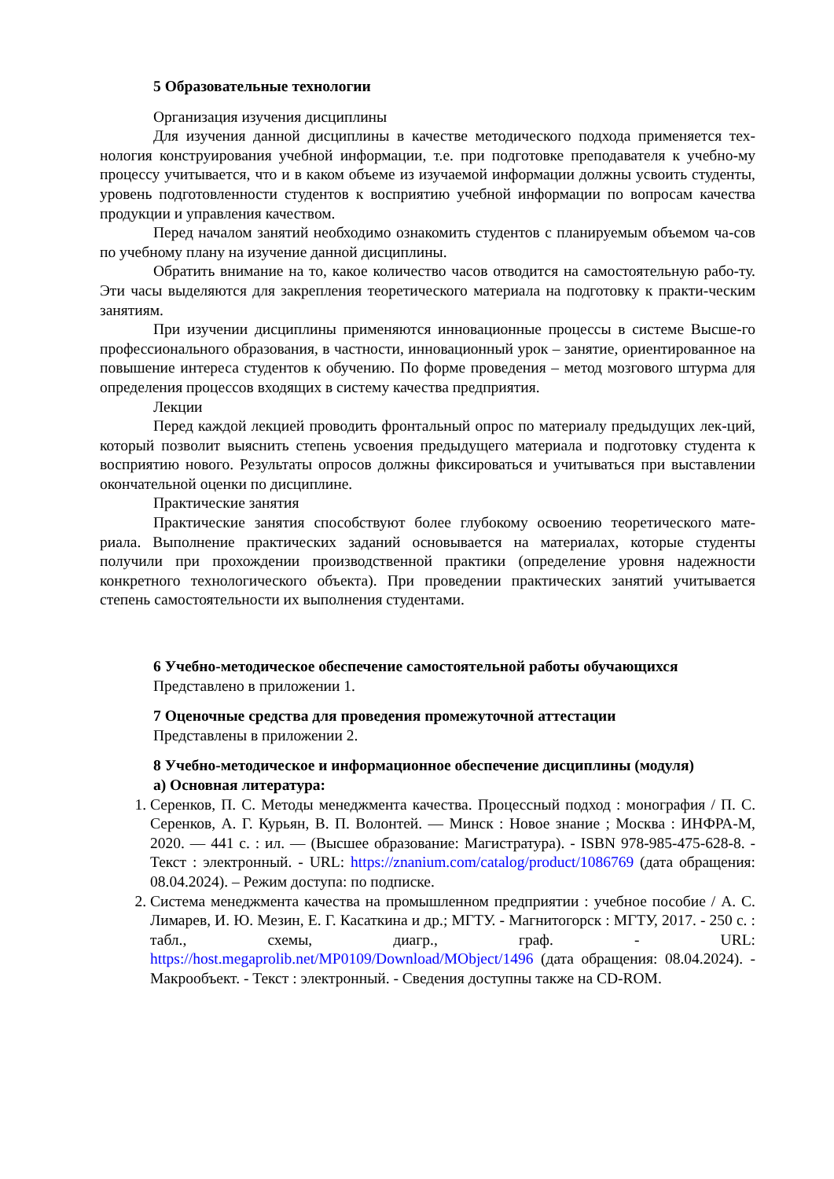5 Образовательные технологии
Организация изучения дисциплины
Для изучения данной дисциплины в качестве методического подхода применяется тех-нология конструирования учебной информации, т.е. при подготовке преподавателя к учебно-му процессу учитывается, что и в каком объеме из изучаемой информации должны усвоить студенты, уровень подготовленности студентов к восприятию учебной информации по вопросам качества продукции и управления качеством.
Перед началом занятий необходимо ознакомить студентов с планируемым объемом ча-сов по учебному плану на изучение данной дисциплины.
Обратить внимание на то, какое количество часов отводится на самостоятельную рабо-ту. Эти часы выделяются для закрепления теоретического материала на подготовку к практи-ческим занятиям.
При изучении дисциплины применяются инновационные процессы в системе Высше-го профессионального образования, в частности, инновационный урок – занятие, ориентированное на повышение интереса студентов к обучению. По форме проведения – метод мозгового штурма для определения процессов входящих в систему качества предприятия.
Лекции
Перед каждой лекцией проводить фронтальный опрос по материалу предыдущих лек-ций, который позволит выяснить степень усвоения предыдущего материала и подготовку студента к восприятию нового. Результаты опросов должны фиксироваться и учитываться при выставлении окончательной оценки по дисциплине.
Практические занятия
Практические занятия способствуют более глубокому освоению теоретического мате-риала. Выполнение практических заданий основывается на материалах, которые студенты получили при прохождении производственной практики (определение уровня надежности конкретного технологического объекта). При проведении практических занятий учитывается степень самостоятельности их выполнения студентами.
6 Учебно-методическое обеспечение самостоятельной работы обучающихся
Представлено в приложении 1.
7 Оценочные средства для проведения промежуточной аттестации
Представлены в приложении 2.
8 Учебно-методическое и информационное обеспечение дисциплины (модуля)
а) Основная литература:
1. Серенков, П. С. Методы менеджмента качества. Процессный подход : монография / П. С. Серенков, А. Г. Курьян, В. П. Волонтей. — Минск : Новое знание ; Москва : ИНФРА-М, 2020. — 441 с. : ил. — (Высшее образование: Магистратура). - ISBN 978-985-475-628-8. - Текст : электронный. - URL: https://znanium.com/catalog/product/1086769 (дата обращения: 08.04.2024). – Режим доступа: по подписке.
2. Система менеджмента качества на промышленном предприятии : учебное пособие / А. С. Лимарев, И. Ю. Мезин, Е. Г. Касаткина и др.; МГТУ. - Магнитогорск : МГТУ, 2017. - 250 с. : табл., схемы, диагр., граф. - URL: https://host.megaprolib.net/MP0109/Download/MObject/1496 (дата обращения: 08.04.2024). - Макрообъект. - Текст : электронный. - Сведения доступны также на CD-ROM.